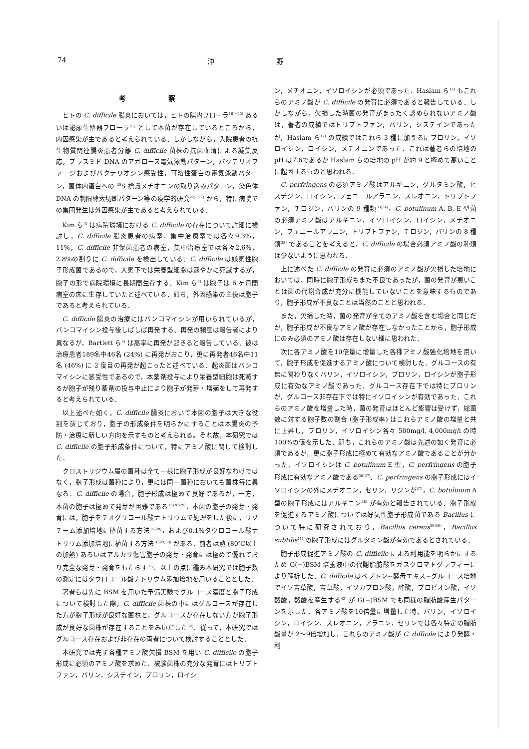74 沖 野
考 察
ヒトの C. difficile 腸炎においては，ヒトの腸内フローラ<sup>18)~20)</sup> あるいは泌尿生殖器フローラ<sup>21)</sup> として本菌が存在しているところから，内因感染が主であると考えられている．しかしながら，入院患者の抗生物質関連腸炎患者分離 C. difficile 菌株の抗菌血清による凝集反応，プラスミド DNA のアガロース電気泳動パターン，バクテリオファージおよびバクテリオシン感受性，可溶性蛋白の電気泳動パターン，菌体内蛋白への <sup>35</sup>S 標識メチオニンの取り込みパターン，染色体 DNA の制限酵素切断パターン等の疫学的研究<sup>22)~27)</sup> から，特に病院での集団発生は外因感染が主であると考えられている．
Kim ら<sup>4)</sup> は病院環境における C. difficile の存在について詳細に検討し，C. difficile 腸炎患者の病室，集中治療室では各々9.3%，11%，C. difficile 非保菌患者の病室，集中治療室では各々2.6%，2.8%の割りに C. difficile を検出している．C. difficile は嫌気性胞子形成菌であるので，大気下では栄養型細胞は速やかに死滅するが，胞子の形で病院環境に長期間生存する．Kim ら<sup>4)</sup> は胞子は 6 ヶ月間病室の床に生存していたと述べている．即ち，外因感染の主役は胞子であると考えられている．
C. difficile 腸炎の治療にはバンコマイシンが用いられているが，バンコマイシン投与後しばしば再発する．再発の頻度は報告者により異なるが，Bartlett ら<sup>6)</sup> は高率に再発が起きると報告している．彼は治療患者189名中46名 (24%) に再発がおこり，更に再発者46名中11名 (46%) に 2 度目の再発が起こったと述べている．起炎菌はバンコマイシンに感受性であるので，本薬剤投与により栄養型細胞は死滅するが胞子が残り薬剤の投与中止により胞子が発芽・増殖をして再発すると考えられている．
以上述べた如く，C. difficile 腸炎において本菌の胞子は大きな役割を演じており，胞子の形成条件を明らかにすることは本腸炎の予防・治療に新しい方向を示すものと考えられる。それ故，本研究では C. difficile の胞子形成条件について，特にアミノ酸に関して検討した．
クロストリジウム属の菌種は全て一様に胞子形成が良好なわけではなく，胞子形成は菌種により，更には同一菌種においても菌株毎に異なる．C. difficile の場合，胞子形成は極めて良好であるが，一方，本菌の胞子は極めて発芽が困難である<sup>15)28)29)</sup>．本菌の胞子の発芽・発育には，胞子をチオグリコール酸ナトリウムで処理をした後に，リゾチーム添加培地に植菌する方法<sup>15)28)</sup>，および0.1%タウロコール酸ナトリウム添加培地に植菌する方法<sup>16)29)30)</sup> がある．前者は熱 (80℃以上の加熱) あるいはアルカリ傷害胞子の発芽・発育には極めて優れており完全な発芽・発育をもたらす<sup>31)</sup>．以上の点に鑑み本研究では胞子数の測定にはタウロコール酸ナトリウム添加培地を用いることとした．
著者らは先に BSM を用いた予備実験でグルコース濃度と胞子形成について検討した際，C. difficile 菌株の中にはグルコースが存在した方が胞子形成が良好な菌株と，グルコースが存在しない方が胞子形成が良好な菌株が存在することをみいだした<sup>32)</sup>．従って，本研究ではグルコース存在および非存在の両者について検討することとした．
本研究では先ず各種アミノ酸欠損 BSM を用い C. difficile の胞子形成に必須のアミノ酸を求めた．被験菌株の充分な発育にはトリプトファン，バリン，システイン，プロリン，ロイシ
ン，メチオニン，イソロイシンが必須であった．Haslam ら<sup>12)</sup> もこれらのアミノ酸が C. difficile の発育に必須であると報告している．しかしながら，欠損した時菌の発育がまったく認められないアミノ酸は，著者の成績ではトリプトファン，バリン，システインであったが，Haslam ら<sup>12)</sup> の成績ではこれら 3 種に加うるにプロリン，イソロイシン，ロイシン，メチオニンであった．これは著者らの培地の pH は7.6であるが Haslam らの培地の pH が約 9 と極めて高いことに起因するものと思われる．
C. perfringens の必須アミノ酸はアルギニン，グルタミン酸，ヒスチジン，ロイシン，フェニールアラニン，スレオニン，トリプトファン，チロジン，バリンの 9 種類<sup>33)34)</sup>，C. botulinum A, B, E 型菌の必須アミノ酸はアルギニン，イソロイシン，ロイシン，メチオニン，フェニールアラニン，トリプトファン，チロジン，バリンの 8 種類<sup>35)</sup> であることを考えると，C. difficile の場合必須アミノ酸の種類は少ないように思われる．
上に述べた C. difficile の発育に必須のアミノ酸が欠損した培地においては，同時に胞子形成もまた不良であったが，菌の発育が悪いことは菌の代謝合成が充分に機能していないことを意味するものであり，胞子形成が不良なことは当然のことと思われる．
また，欠損した時，菌の発育が全てのアミノ酸を含む場合と同じだが，胞子形成が不良なアミノ酸が存在しなかったことから，胞子形成にのみ必須のアミノ酸は存在しない様に思われた．
次に各アミノ酸を10倍量に増量した各種アミノ酸強化培地を用いて，胞子形成を促進するアミノ酸について検討した．グルコースの有無に関わりなくバリン，イソロイシン，プロリン，ロイシンが胞子形成に有効なアミノ酸であった．グルコース存在下では特にプロリンが，グルコース非存在下では特にイソロイシンが有効であった．これらのアミノ酸を増量した時，菌の発育はほとんど影響は受けず，総菌数に対する胞子数の割合 (胞子形成率) はこれらアミノ酸の増量と共に上昇し，プロリン，イソロイシン各々 500mg/l, 4,000mg/l の時100%の値を示した．即ち，これらのアミノ酸は先述の如く発育に必須であるが，更に胞子形成に極めて有効なアミノ酸であることが分かった．イソロイシンは C. botulinum E 型，C. perfringens の胞子形成に有効なアミノ酸である<sup>36)37)</sup>．C. perfringens の胞子形成にはイソロイシンの外にメチオニン，セリン，リジンが<sup>37)</sup>，C. botulinum A 型の胞子形成にはアルギニン<sup>38)</sup> が有効と報告されている．胞子形成を促進するアミノ酸については好気性胞子形成菌である Bacillus について特に研究されており，Bacillus cereus<sup>39)40)</sup>，Bacillus subtilis<sup>41)</sup> の胞子形成にはグルタミン酸が有効であるとされている．
胞子形成促進アミノ酸の C. difficile による利用能を明らかにするため G(−)BSM 培養液中の代謝脂肪酸をガスクロマトグラフィーにより解析した．C. difficile はペプトン−酵母エキス−グルコース培地でイソ吉草酸，吉草酸，イソカプロン酸，酢酸，プロピオン酸，イソ酪酸，酪酸を産生する<sup>42)</sup> が G(−)BSM でも同様の脂肪酸産生パターンを示した．各アミノ酸を10倍量に増量した時，バリン，イソロイシン，ロイシン，スレオニン，アラニン，セリンでは各々特定の脂肪酸量が 2〜9倍増加し，これらのアミノ酸が C. difficile により発酵・利